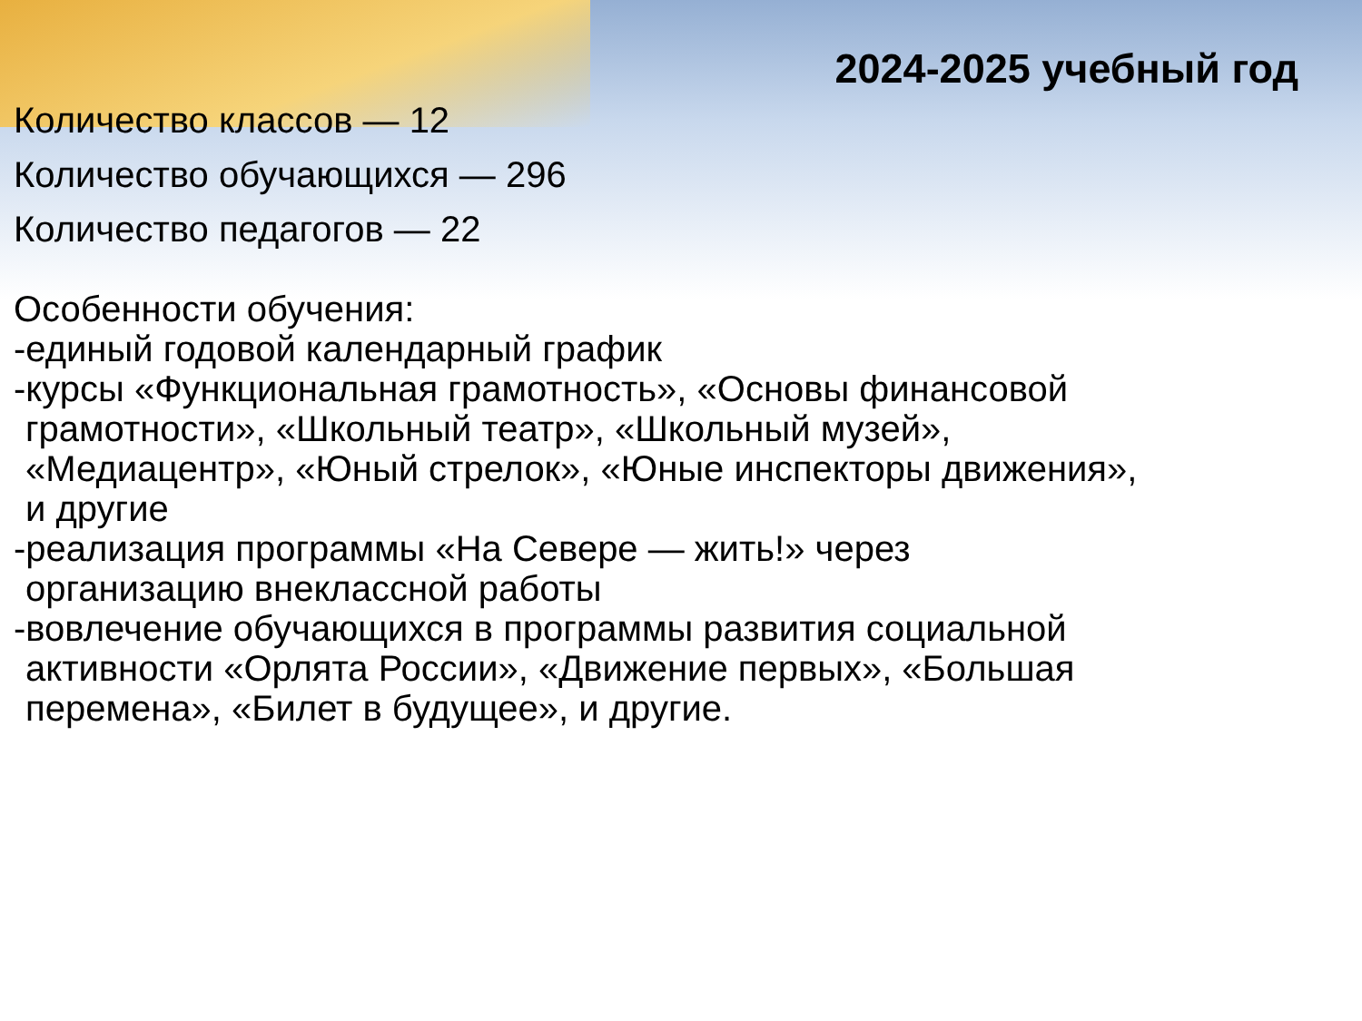2024-2025 учебный год
Количество классов — 12
Количество обучающихся — 296
Количество педагогов — 22
Особенности обучения:
-единый годовой календарный график
-курсы «Функциональная грамотность», «Основы финансовой
грамотности», «Школьный театр», «Школьный музей»,
«Медиацентр», «Юный стрелок», «Юные инспекторы движения»,
и другие
-реализация программы «На Севере — жить!» через
организацию внеклассной работы
-вовлечение обучающихся в программы развития социальной
активности «Орлята России», «Движение первых», «Большая
перемена», «Билет в будущее», и другие.